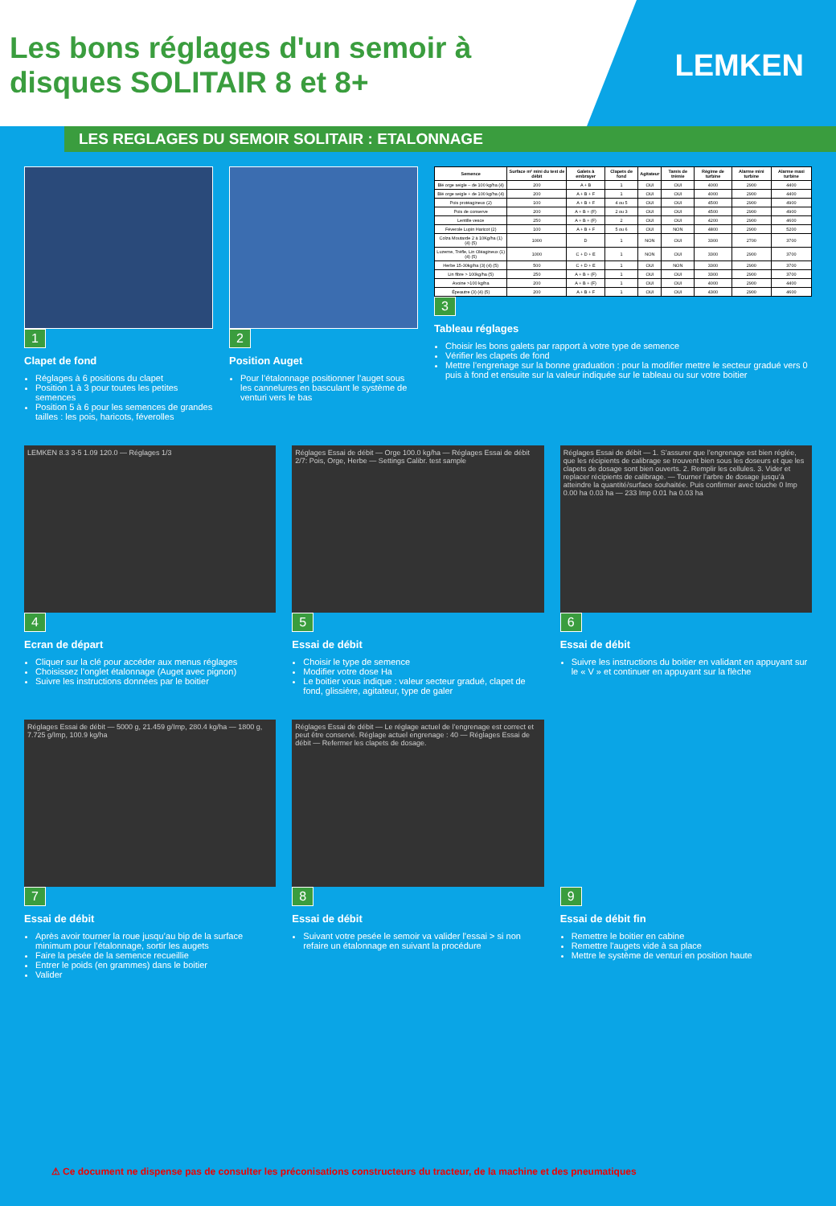Les bons réglages d'un semoir à disques SOLITAIR 8 et 8+
LEMKEN
LES REGLAGES DU SEMOIR SOLITAIR : ETALONNAGE
1
Clapet de fond
Réglages à 6 positions du clapet
Position 1 à 3 pour toutes les petites semences
Position 5 à 6 pour les semences de grandes tailles : les pois, haricots, féverolles
2
Position Auget
Pour l’étalonnage positionner l’auget sous les cannelures en basculant le système de venturi vers le bas
| Semence | Surface m² mini du test de débit | Galets à embrayer | Clapets de fond | Agitateur | Tamis de trémie | Régime de turbine | Alarme mini turbine | Alarme maxi turbine |
| --- | --- | --- | --- | --- | --- | --- | --- | --- |
| Blé orge seigle – de 100 kg/ha (4) | 200 | A + B | 1 | OUI | OUI | 4000 | 2900 | 4400 |
| Blé orge seigle + de 100 kg/ha (4) | 200 | A + B + F | 1 | OUI | OUI | 4000 | 2900 | 4400 |
| Pois protéagineux (2) | 100 | A + B + F | 4 ou 5 | OUI | OUI | 4500 | 2900 | 4900 |
| Pois de conserve | 200 | A + B + (F) | 2 ou 3 | OUI | OUI | 4500 | 2900 | 4900 |
| Lentille vesce | 250 | A + B + (F) | 2 | OUI | OUI | 4200 | 2900 | 4600 |
| Féverole Lupin Haricot (2) | 100 | A + B + F | 5 ou 6 | OUI | NON | 4800 | 2900 | 5200 |
| Colza Moutarde 2 à 10Kg/ha (1) (4) (5) | 1000 | D | 1 | NON | OUI | 3300 | 2700 | 3700 |
| Luzerne, Trèfle, Lin Oléagineux (1) (4) (5) | 1000 | C + D + E | 1 | NON | OUI | 3300 | 2900 | 3700 |
| Herbe 15-30kg/ha (3) (4) (5) | 500 | C + D + E | 1 | OUI | NON | 3300 | 2900 | 3700 |
| Lin fibre > 100kg/ha (5) | 250 | A + B + (F) | 1 | OUI | OUI | 3300 | 2900 | 3700 |
| Avoine >100 kg/ha | 200 | A + B + (F) | 1 | OUI | OUI | 4000 | 2900 | 4400 |
| Épeautre (3) (4) (5) | 200 | A + B + F | 1 | OUI | OUI | 4300 | 2900 | 4600 |
3
Tableau réglages
Choisir les bons galets par rapport à votre type de semence
Vérifier les clapets de fond
Mettre l’engrenage sur la bonne graduation : pour la modifier mettre le secteur gradué vers 0 puis à fond et ensuite sur la valeur indiquée sur le tableau ou sur votre boitier
LEMKEN 8.3 3-5 1.09 120.0 — Réglages 1/3
4
Ecran de départ
Cliquer sur la clé pour accéder aux menus réglages
Choisissez l’onglet étalonnage (Auget avec pignon)
Suivre les instructions données par le boitier
Réglages Essai de débit — Orge 100.0 kg/ha — Réglages Essai de débit 2/7: Pois, Orge, Herbe — Settings Calibr. test sample
5
Essai de débit
Choisir le type de semence
Modifier votre dose Ha
Le boitier vous indique : valeur secteur gradué, clapet de fond, glissière, agitateur, type de galer
Réglages Essai de débit — 1. S’assurer que l’engrenage est bien réglée, que les récipients de calibrage se trouvent bien sous les doseurs et que les clapets de dosage sont bien ouverts. 2. Remplir les cellules. 3. Vider et replacer récipients de calibrage. — Tourner l’arbre de dosage jusqu’à atteindre la quantité/surface souhaitée. Puis confirmer avec touche 0 Imp 0.00 ha 0.03 ha — 233 Imp 0.01 ha 0.03 ha
6
Essai de débit
Suivre les instructions du boitier en validant en appuyant sur le « V » et continuer en appuyant sur la flèche
Réglages Essai de débit — 5000 g, 21.459 g/Imp, 280.4 kg/ha — 1800 g, 7.725 g/Imp, 100.9 kg/ha
7
Essai de débit
Après avoir tourner la roue jusqu’au bip de la surface minimum pour l’étalonnage, sortir les augets
Faire la pesée de la semence recueillie
Entrer le poids (en grammes) dans le boitier
Valider
Réglages Essai de débit — Le réglage actuel de l’engrenage est correct et peut être conservé. Réglage actuel engrenage : 40 — Réglages Essai de débit — Refermer les clapets de dosage.
8
Essai de débit
Suivant votre pesée le semoir va valider l’essai > si non refaire un étalonnage en suivant la procédure
9
Essai de débit fin
Remettre le boitier en cabine
Remettre l'augets vide à sa place
Mettre le système de venturi en position haute
⚠ Ce document ne dispense pas de consulter les préconisations constructeurs du tracteur, de la machine et des pneumatiques